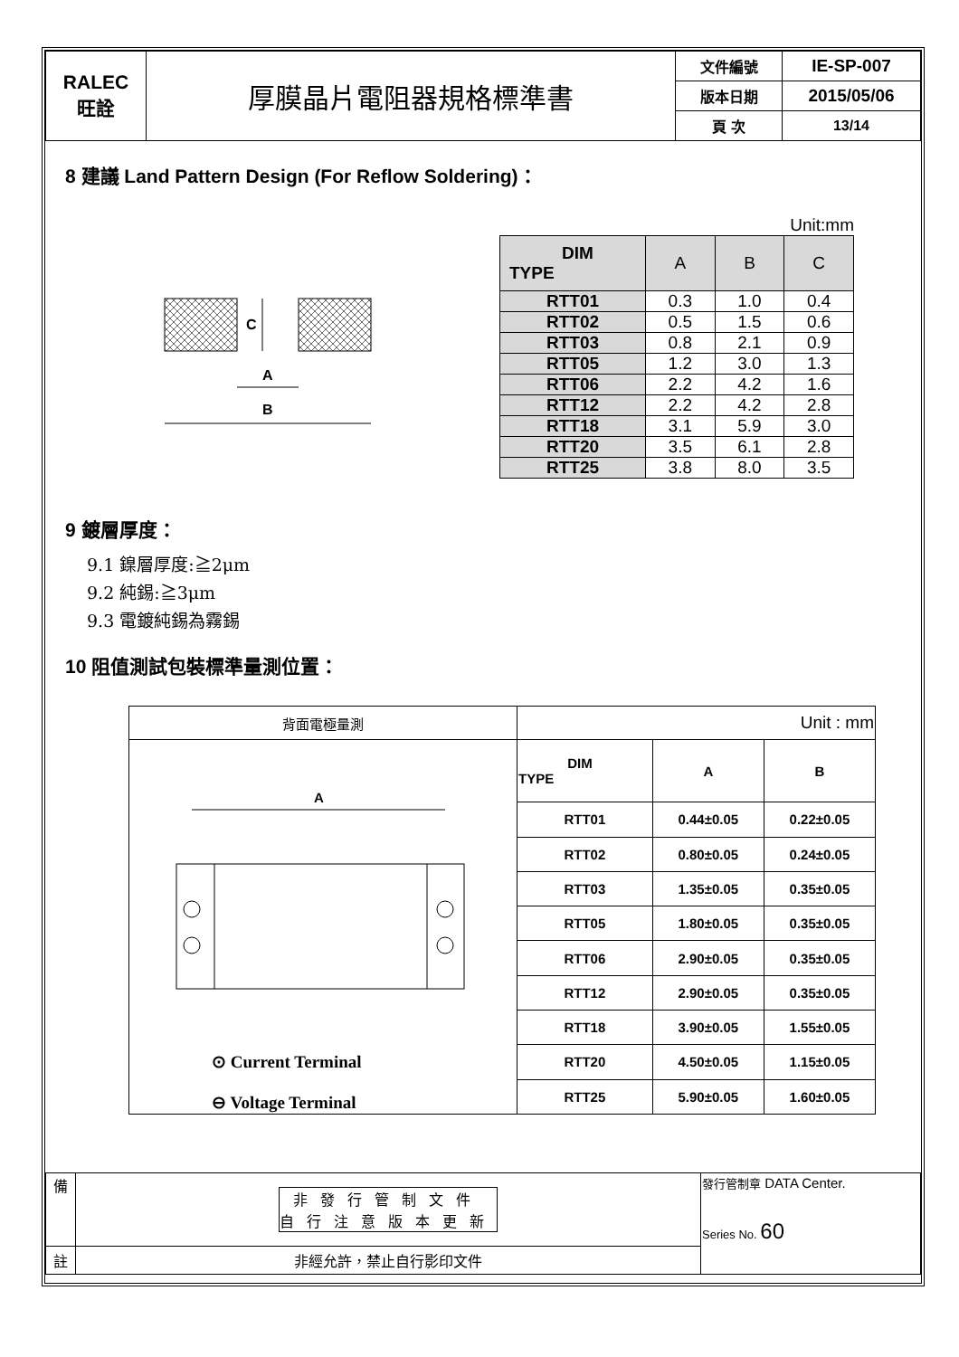| RALEC 旺詮 | 厚膜晶片電阻器規格標準書 | 文件編號 | IE-SP-007 |
| | | 版本日期 | 2015/05/06 |
| | | 頁 次 | 13/14 |
8 建議 Land Pattern Design (For Reflow Soldering)：
C
A
B
Unit:mm
| DIM TYPE | A | B | C |
| --- | --- | --- | --- |
| RTT01 | 0.3 | 1.0 | 0.4 |
| RTT02 | 0.5 | 1.5 | 0.6 |
| RTT03 | 0.8 | 2.1 | 0.9 |
| RTT05 | 1.2 | 3.0 | 1.3 |
| RTT06 | 2.2 | 4.2 | 1.6 |
| RTT12 | 2.2 | 4.2 | 2.8 |
| RTT18 | 3.1 | 5.9 | 3.0 |
| RTT20 | 3.5 | 6.1 | 2.8 |
| RTT25 | 3.8 | 8.0 | 3.5 |
9 鍍層厚度：
9.1 鎳層厚度:≧2μm
9.2 純錫:≧3μm
9.3 電鍍純錫為霧錫
10 阻值測試包裝標準量測位置：
| 背面電極量測 | Unit : mm | | |
| A ⊙ Current Terminal ⊖ Voltage Terminal | DIM TYPE | A | B |
| | RTT01 | 0.44±0.05 | 0.22±0.05 |
| | RTT02 | 0.80±0.05 | 0.24±0.05 |
| | RTT03 | 1.35±0.05 | 0.35±0.05 |
| | RTT05 | 1.80±0.05 | 0.35±0.05 |
| | RTT06 | 2.90±0.05 | 0.35±0.05 |
| | RTT12 | 2.90±0.05 | 0.35±0.05 |
| | RTT18 | 3.90±0.05 | 1.55±0.05 |
| | RTT20 | 4.50±0.05 | 1.15±0.05 |
| | RTT25 | 5.90±0.05 | 1.60±0.05 |
| 備 | 非發行管制文件 自行注意版本更新 | 發行管制章 DATA Center. Series No. 60 |
| 註 | 非經允許，禁止自行影印文件 | |